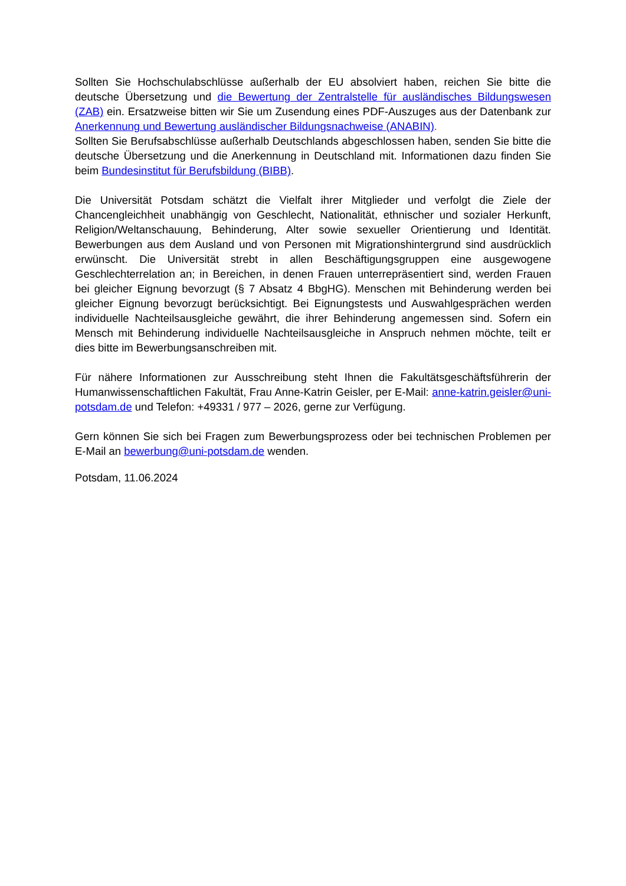Sollten Sie Hochschulabschlüsse außerhalb der EU absolviert haben, reichen Sie bitte die deutsche Übersetzung und die Bewertung der Zentralstelle für ausländisches Bildungswesen (ZAB) ein. Ersatzweise bitten wir Sie um Zusendung eines PDF-Auszuges aus der Datenbank zur Anerkennung und Bewertung ausländischer Bildungsnachweise (ANABIN).
Sollten Sie Berufsabschlüsse außerhalb Deutschlands abgeschlossen haben, senden Sie bitte die deutsche Übersetzung und die Anerkennung in Deutschland mit. Informationen dazu finden Sie beim Bundesinstitut für Berufsbildung (BIBB).
Die Universität Potsdam schätzt die Vielfalt ihrer Mitglieder und verfolgt die Ziele der Chancengleichheit unabhängig von Geschlecht, Nationalität, ethnischer und sozialer Herkunft, Religion/Weltanschauung, Behinderung, Alter sowie sexueller Orientierung und Identität. Bewerbungen aus dem Ausland und von Personen mit Migrationshintergrund sind ausdrücklich erwünscht. Die Universität strebt in allen Beschäftigungsgruppen eine ausgewogene Geschlechterrelation an; in Bereichen, in denen Frauen unterrepräsentiert sind, werden Frauen bei gleicher Eignung bevorzugt (§ 7 Absatz 4 BbgHG). Menschen mit Behinderung werden bei gleicher Eignung bevorzugt berücksichtigt. Bei Eignungstests und Auswahlgesprächen werden individuelle Nachteilsausgleiche gewährt, die ihrer Behinderung angemessen sind. Sofern ein Mensch mit Behinderung individuelle Nachteilsausgleiche in Anspruch nehmen möchte, teilt er dies bitte im Bewerbungsanschreiben mit.
Für nähere Informationen zur Ausschreibung steht Ihnen die Fakultätsgeschäftsführerin der Humanwissenschaftlichen Fakultät, Frau Anne-Katrin Geisler, per E-Mail: anne-katrin.geisler@uni-potsdam.de und Telefon: +49331 / 977 – 2026, gerne zur Verfügung.
Gern können Sie sich bei Fragen zum Bewerbungsprozess oder bei technischen Problemen per E-Mail an bewerbung@uni-potsdam.de wenden.
Potsdam, 11.06.2024